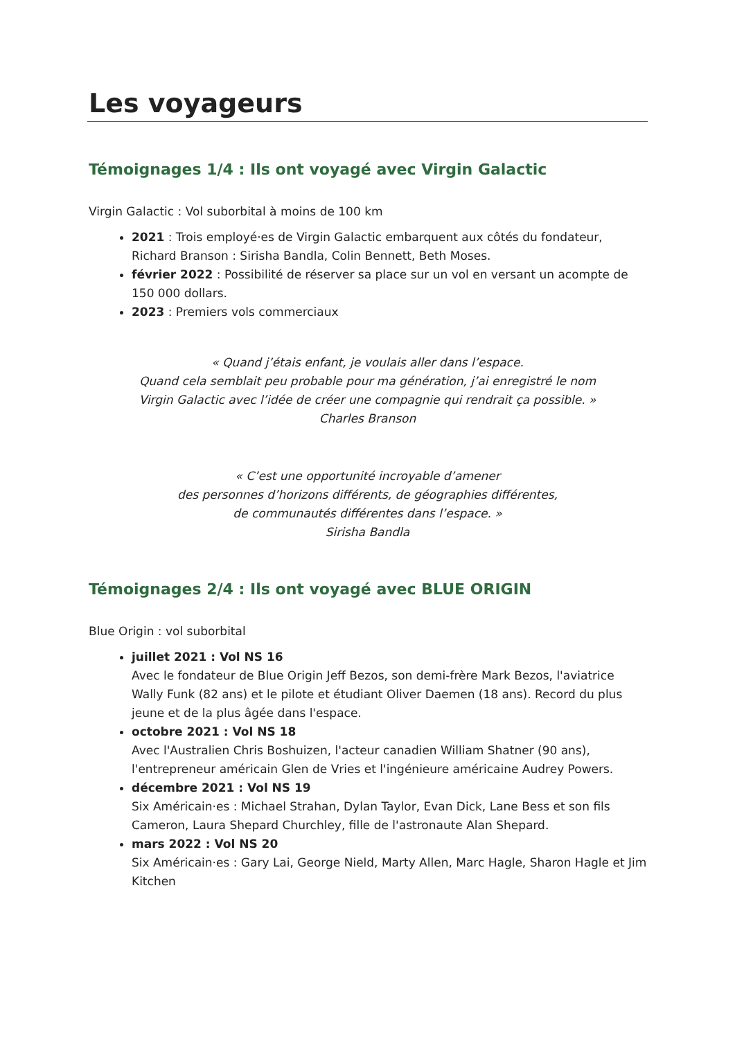Les voyageurs
Témoignages 1/4 : Ils ont voyagé avec Virgin Galactic
Virgin Galactic : Vol suborbital à moins de 100 km
2021 : Trois employé·es de Virgin Galactic embarquent aux côtés du fondateur, Richard Branson : Sirisha Bandla, Colin Bennett, Beth Moses.
février 2022 : Possibilité de réserver sa place sur un vol en versant un acompte de 150 000 dollars.
2023 : Premiers vols commerciaux
« Quand j’étais enfant, je voulais aller dans l’espace.
Quand cela semblait peu probable pour ma génération, j’ai enregistré le nom
Virgin Galactic avec l’idée de créer une compagnie qui rendrait ça possible. »
Charles Branson
« C’est une opportunité incroyable d’amener
des personnes d’horizons différents, de géographies différentes,
de communautés différentes dans l’espace. »
Sirisha Bandla
Témoignages 2/4 : Ils ont voyagé avec BLUE ORIGIN
Blue Origin : vol suborbital
juillet 2021 : Vol NS 16
Avec le fondateur de Blue Origin Jeff Bezos, son demi-frère Mark Bezos, l'aviatrice Wally Funk (82 ans) et le pilote et étudiant Oliver Daemen (18 ans). Record du plus jeune et de la plus âgée dans l'espace.
octobre 2021 : Vol NS 18
Avec l'Australien Chris Boshuizen, l'acteur canadien William Shatner (90 ans), l'entrepreneur américain Glen de Vries et l'ingénieure américaine Audrey Powers.
décembre 2021 : Vol NS 19
Six Américain·es : Michael Strahan, Dylan Taylor, Evan Dick, Lane Bess et son fils Cameron, Laura Shepard Churchley, fille de l'astronaute Alan Shepard.
mars 2022 : Vol NS 20
Six Américain·es : Gary Lai, George Nield, Marty Allen, Marc Hagle, Sharon Hagle et Jim Kitchen